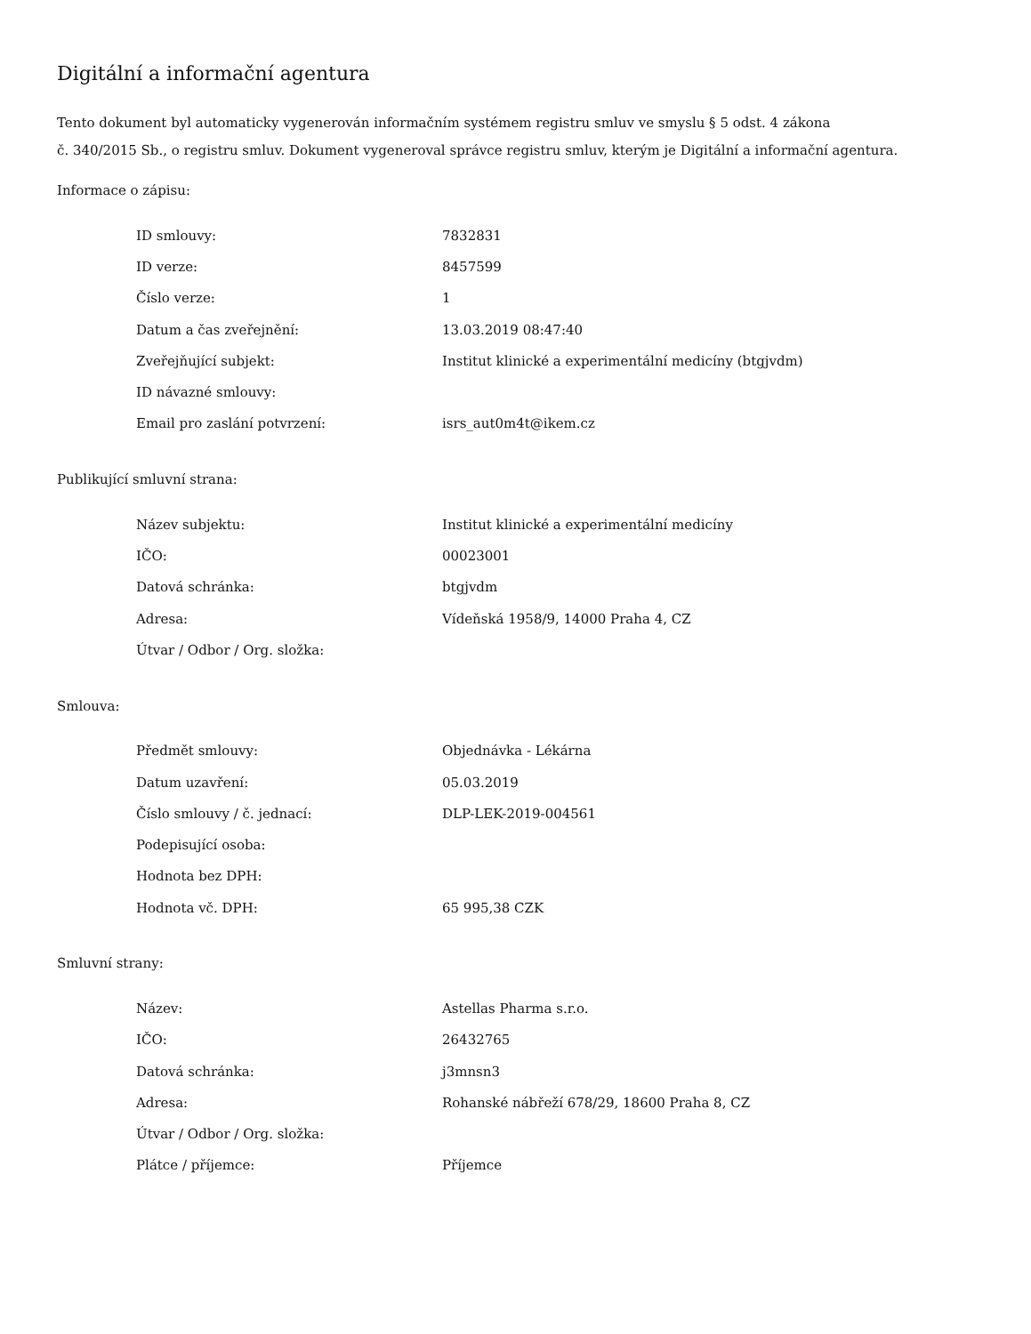Digitální a informační agentura
Tento dokument byl automaticky vygenerován informačním systémem registru smluv ve smyslu § 5 odst. 4 zákona
č. 340/2015 Sb., o registru smluv. Dokument vygeneroval správce registru smluv, kterým je Digitální a informační agentura.
Informace o zápisu:
| ID smlouvy: | 7832831 |
| ID verze: | 8457599 |
| Číslo verze: | 1 |
| Datum a čas zveřejnění: | 13.03.2019 08:47:40 |
| Zveřejňující subjekt: | Institut klinické a experimentální medicíny (btgjvdm) |
| ID návazné smlouvy: | |
| Email pro zaslání potvrzení: | isrs_aut0m4t@ikem.cz |
Publikující smluvní strana:
| Název subjektu: | Institut klinické a experimentální medicíny |
| IČO: | 00023001 |
| Datová schránka: | btgjvdm |
| Adresa: | Vídeňská 1958/9, 14000 Praha 4, CZ |
| Útvar / Odbor / Org. složka: | |
Smlouva:
| Předmět smlouvy: | Objednávka - Lékárna |
| Datum uzavření: | 05.03.2019 |
| Číslo smlouvy / č. jednací: | DLP-LEK-2019-004561 |
| Podepisující osoba: | |
| Hodnota bez DPH: | |
| Hodnota vč. DPH: | 65 995,38 CZK |
Smluvní strany:
| Název: | Astellas Pharma s.r.o. |
| IČO: | 26432765 |
| Datová schránka: | j3mnsn3 |
| Adresa: | Rohanské nábřeží 678/29, 18600 Praha 8, CZ |
| Útvar / Odbor / Org. složka: | |
| Plátce / příjemce: | Příjemce |